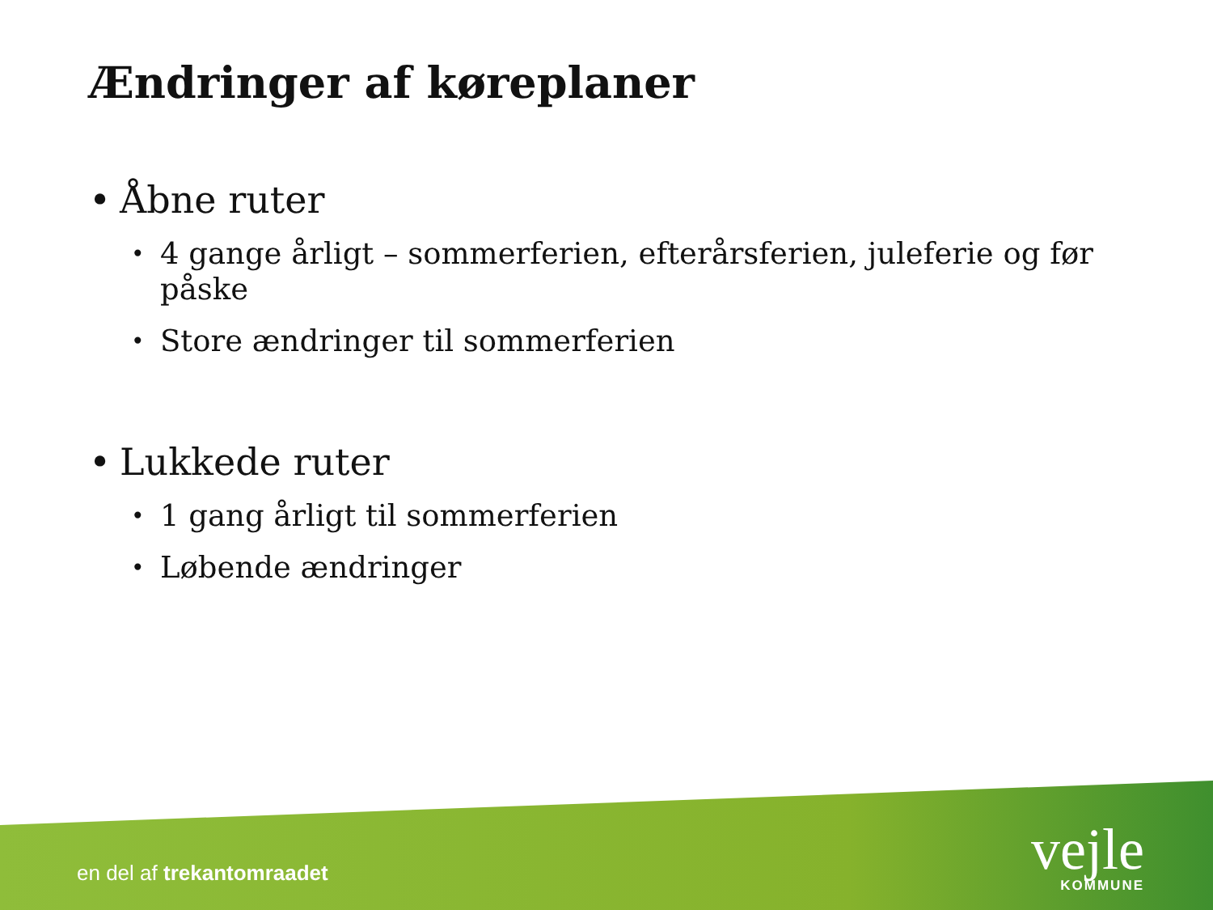Ændringer af køreplaner
• Åbne ruter
• 4 gange årligt – sommerferien, efterårsferien, juleferie og før påske
• Store ændringer til sommerferien
• Lukkede ruter
• 1 gang årligt til sommerferien
• Løbende ændringer
en del af trekantomraadet
vejle
KOMMUNE